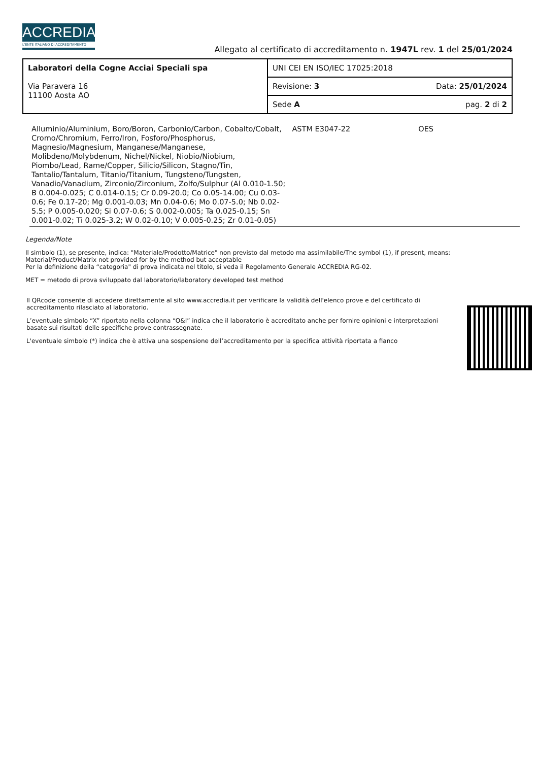ACCREDIA
L'ENTE ITALIANO DI ACCREDITAMENTO
Allegato al certificato di accreditamento n. 1947L rev. 1 del 25/01/2024
| Laboratori della Cogne Acciai Speciali spa Via Paravera 16 11100 Aosta AO | UNI CEI EN ISO/IEC 17025:2018 |
| | Revisione: 3 Data: 25/01/2024 |
| | Sede A pag. 2 di 2 |
| Alluminio/Aluminium, Boro/Boron, Carbonio/Carbon, Cobalto/Cobalt, Cromo/Chromium, Ferro/Iron, Fosforo/Phosphorus, Magnesio/Magnesium, Manganese/Manganese, Molibdeno/Molybdenum, Nichel/Nickel, Niobio/Niobium, Piombo/Lead, Rame/Copper, Silicio/Silicon, Stagno/Tin, Tantalio/Tantalum, Titanio/Titanium, Tungsteno/Tungsten, Vanadio/Vanadium, Zirconio/Zirconium, Zolfo/Sulphur (Al 0.010-1.50; B 0.004-0.025; C 0.014-0.15; Cr 0.09-20.0; Co 0.05-14.00; Cu 0.03-0.6; Fe 0.17-20; Mg 0.001-0.03; Mn 0.04-0.6; Mo 0.07-5.0; Nb 0.02-5.5; P 0.005-0.020; Si 0.07-0.6; S 0.002-0.005; Ta 0.025-0.15; Sn 0.001-0.02; Ti 0.025-3.2; W 0.02-0.10; V 0.005-0.25; Zr 0.01-0.05) | ASTM E3047-22 | OES | |
Legenda/Note
Il simbolo (1), se presente, indica: "Materiale/Prodotto/Matrice" non previsto dal metodo ma assimilabile/The symbol (1), if present, means: Material/Product/Matrix not provided for by the method but acceptable
Per la definizione della “categoria" di prova indicata nel titolo, si veda il Regolamento Generale ACCREDIA RG-02.
MET = metodo di prova sviluppato dal laboratorio/laboratory developed test method
Il QRcode consente di accedere direttamente al sito www.accredia.it per verificare la validità dell'elenco prove e del certificato di accreditamento rilasciato al laboratorio.
L’eventuale simbolo “X” riportato nella colonna “O&I” indica che il laboratorio è accreditato anche per fornire opinioni e interpretazioni basate sui risultati delle specifiche prove contrassegnate.
L'eventuale simbolo (*) indica che è attiva una sospensione dell’accreditamento per la specifica attività riportata a fianco